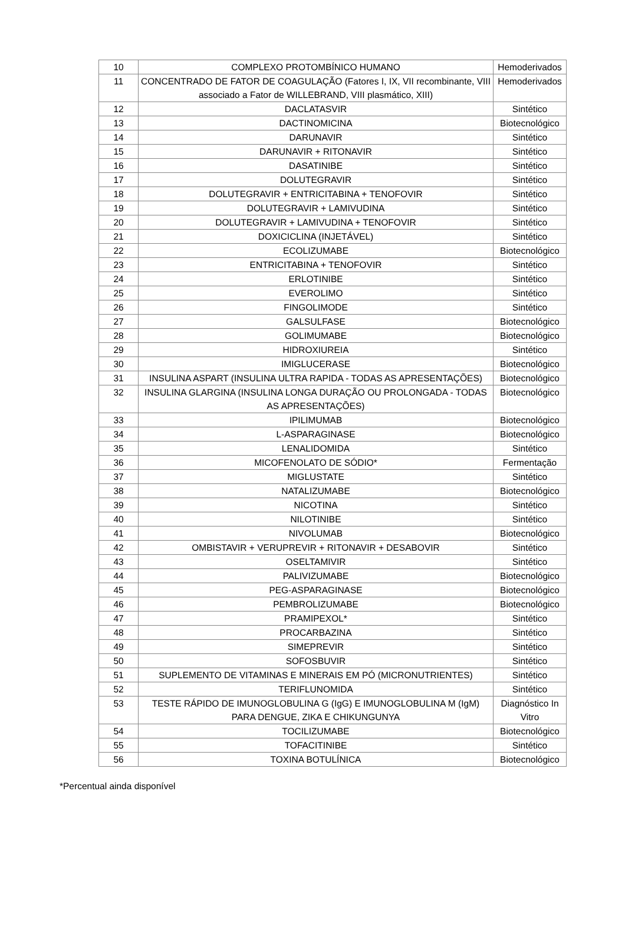| 10 | COMPLEXO PROTOMBÍNICO HUMANO | Hemoderivados |
| 11 | CONCENTRADO DE FATOR DE COAGULAÇÃO (Fatores I, IX, VII recombinante, VIII associado a Fator de WILLEBRAND, VIII plasmático, XIII) | Hemoderivados |
| 12 | DACLATASVIR | Sintético |
| 13 | DACTINOMICINA | Biotecnológico |
| 14 | DARUNAVIR | Sintético |
| 15 | DARUNAVIR + RITONAVIR | Sintético |
| 16 | DASATINIBE | Sintético |
| 17 | DOLUTEGRAVIR | Sintético |
| 18 | DOLUTEGRAVIR + ENTRICITABINA + TENOFOVIR | Sintético |
| 19 | DOLUTEGRAVIR + LAMIVUDINA | Sintético |
| 20 | DOLUTEGRAVIR + LAMIVUDINA + TENOFOVIR | Sintético |
| 21 | DOXICICLINA (INJETÁVEL) | Sintético |
| 22 | ECOLIZUMABE | Biotecnológico |
| 23 | ENTRICITABINA + TENOFOVIR | Sintético |
| 24 | ERLOTINIBE | Sintético |
| 25 | EVEROLIMO | Sintético |
| 26 | FINGOLIMODE | Sintético |
| 27 | GALSULFASE | Biotecnológico |
| 28 | GOLIMUMABE | Biotecnológico |
| 29 | HIDROXIUREIA | Sintético |
| 30 | IMIGLUCERASE | Biotecnológico |
| 31 | INSULINA ASPART (INSULINA ULTRA RAPIDA - TODAS AS APRESENTAÇÕES) | Biotecnológico |
| 32 | INSULINA GLARGINA (INSULINA LONGA DURAÇÃO OU PROLONGADA - TODAS AS APRESENTAÇÕES) | Biotecnológico |
| 33 | IPILIMUMAB | Biotecnológico |
| 34 | L-ASPARAGINASE | Biotecnológico |
| 35 | LENALIDOMIDA | Sintético |
| 36 | MICOFENOLATO DE SÓDIO* | Fermentação |
| 37 | MIGLUSTATE | Sintético |
| 38 | NATALIZUMABE | Biotecnológico |
| 39 | NICOTINA | Sintético |
| 40 | NILOTINIBE | Sintético |
| 41 | NIVOLUMAB | Biotecnológico |
| 42 | OMBISTAVIR + VERUPREVIR + RITONAVIR + DESABOVIR | Sintético |
| 43 | OSELTAMIVIR | Sintético |
| 44 | PALIVIZUMABE | Biotecnológico |
| 45 | PEG-ASPARAGINASE | Biotecnológico |
| 46 | PEMBROLIZUMABE | Biotecnológico |
| 47 | PRAMIPEXOL* | Sintético |
| 48 | PROCARBAZINA | Sintético |
| 49 | SIMEPREVIR | Sintético |
| 50 | SOFOSBUVIR | Sintético |
| 51 | SUPLEMENTO DE VITAMINAS E MINERAIS EM PÓ (MICRONUTRIENTES) | Sintético |
| 52 | TERIFLUNOMIDA | Sintético |
| 53 | TESTE RÁPIDO DE IMUNOGLOBULINA G (IgG) E IMUNOGLOBULINA M (IgM) PARA DENGUE, ZIKA E CHIKUNGUNYA | Diagnóstico In Vitro |
| 54 | TOCILIZUMABE | Biotecnológico |
| 55 | TOFACITINIBE | Sintético |
| 56 | TOXINA BOTULÍNICA | Biotecnológico |
*Percentual ainda disponível